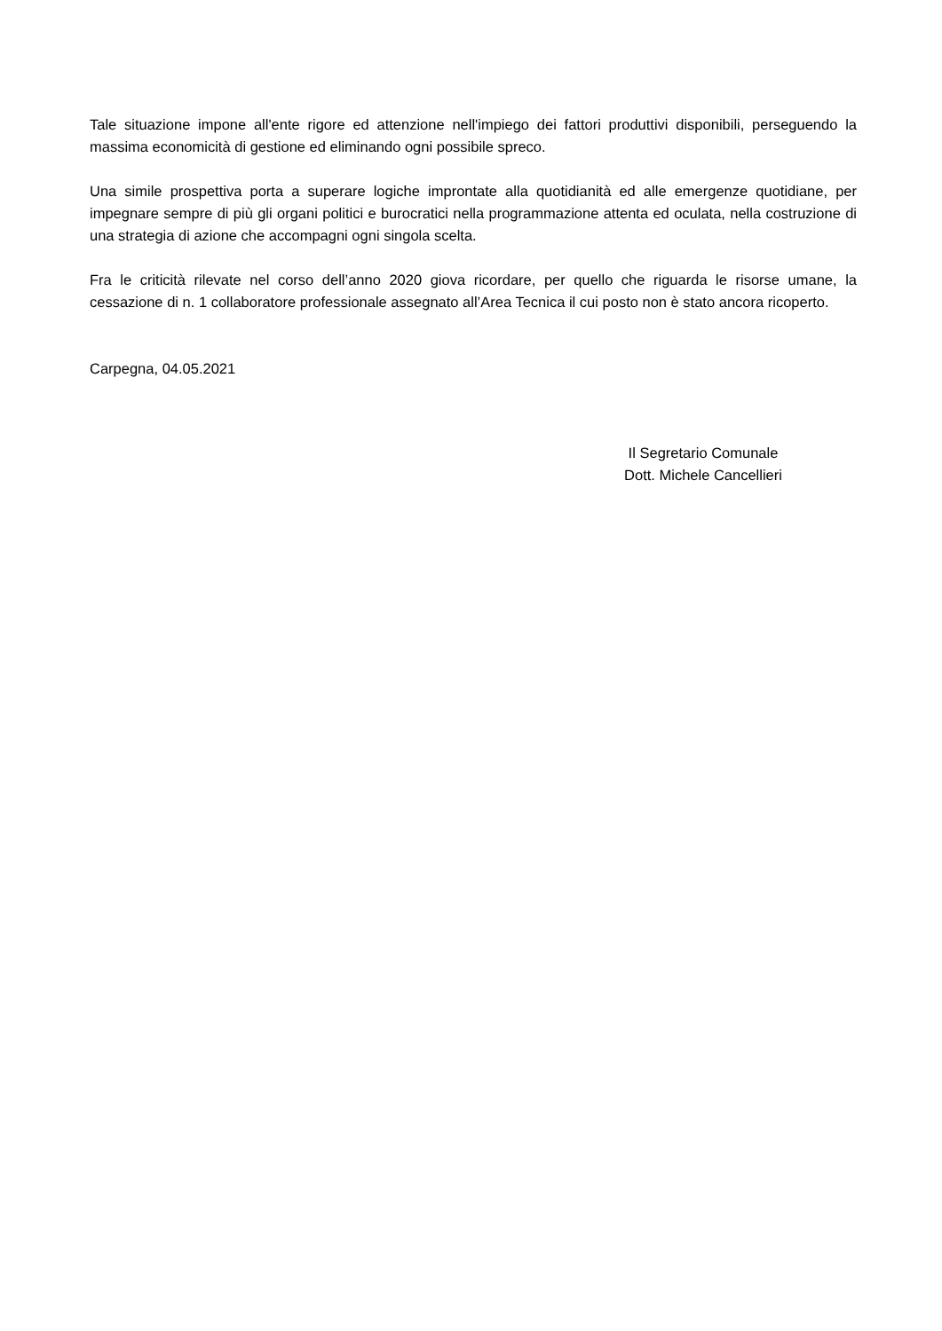Tale situazione impone all'ente rigore ed attenzione nell'impiego dei fattori produttivi disponibili, perseguendo la massima economicità di gestione ed eliminando ogni possibile spreco.
Una simile prospettiva porta a superare logiche improntate alla quotidianità ed alle emergenze quotidiane, per impegnare sempre di più gli organi politici e burocratici nella programmazione attenta ed oculata, nella costruzione di una strategia di azione che accompagni ogni singola scelta.
Fra le criticità rilevate nel corso dell’anno 2020 giova ricordare, per quello che riguarda le risorse umane, la cessazione di n. 1 collaboratore professionale assegnato all’Area Tecnica il cui posto non è stato ancora ricoperto.
Carpegna, 04.05.2021
Il Segretario Comunale
Dott. Michele Cancellieri